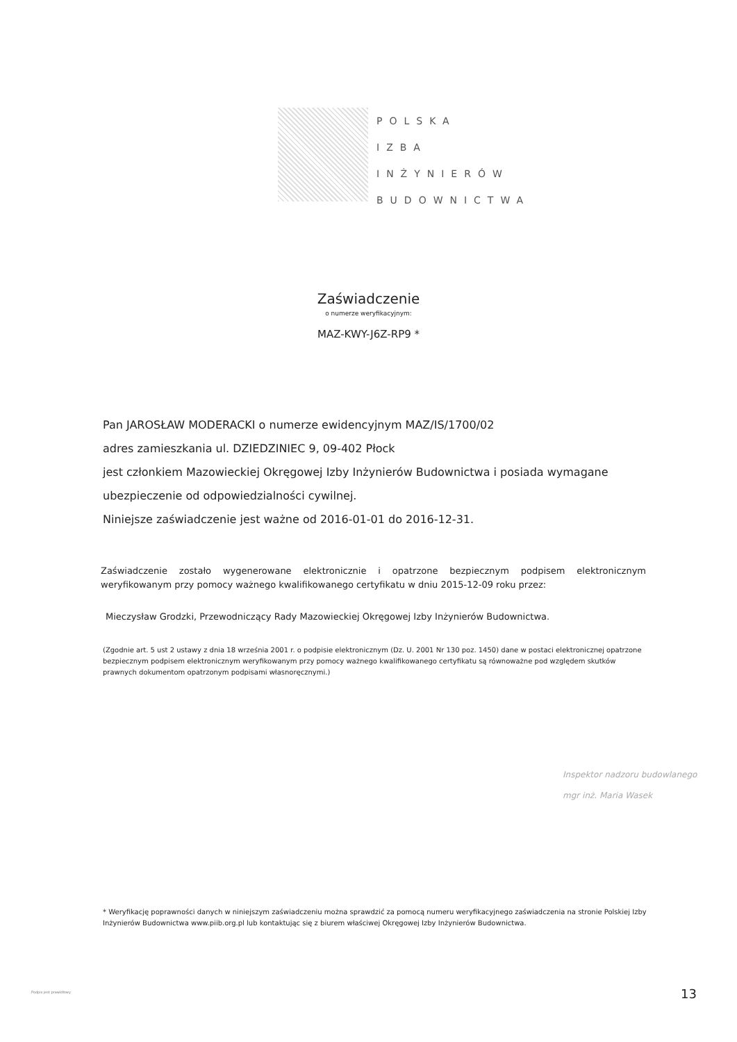POLSKA
IZBA
INŻYNIERÓW
BUDOWNICTWA
Zaświadczenie
o numerze weryfikacyjnym:
MAZ-KWY-J6Z-RP9 *
Pan JAROSŁAW MODERACKI o numerze ewidencyjnym MAZ/IS/1700/02
adres zamieszkania ul. DZIEDZINIEC 9, 09-402 Płock
jest członkiem Mazowieckiej Okręgowej Izby Inżynierów Budownictwa i posiada wymagane ubezpieczenie od odpowiedzialności cywilnej.
Niniejsze zaświadczenie jest ważne od 2016-01-01 do 2016-12-31.
Zaświadczenie zostało wygenerowane elektronicznie i opatrzone bezpiecznym podpisem elektronicznym weryfikowanym przy pomocy ważnego kwalifikowanego certyfikatu w dniu 2015-12-09 roku przez:
Mieczysław Grodzki, Przewodniczący Rady Mazowieckiej Okręgowej Izby Inżynierów Budownictwa.
(Zgodnie art. 5 ust 2 ustawy z dnia 18 września 2001 r. o podpisie elektronicznym (Dz. U. 2001 Nr 130 poz. 1450) dane w postaci elektronicznej opatrzone bezpiecznym podpisem elektronicznym weryfikowanym przy pomocy ważnego kwalifikowanego certyfikatu są równoważne pod względem skutków prawnych dokumentom opatrzonym podpisami własnoręcznymi.)
Inspektor nadzoru budowlanego
mgr inż. Maria Wasek
* Weryfikację poprawności danych w niniejszym zaświadczeniu można sprawdzić za pomocą numeru weryfikacyjnego zaświadczenia na stronie Polskiej Izby Inżynierów Budownictwa www.piib.org.pl lub kontaktując się z biurem właściwej Okręgowej Izby Inżynierów Budownictwa.
Podpis jest prawidłowy 13